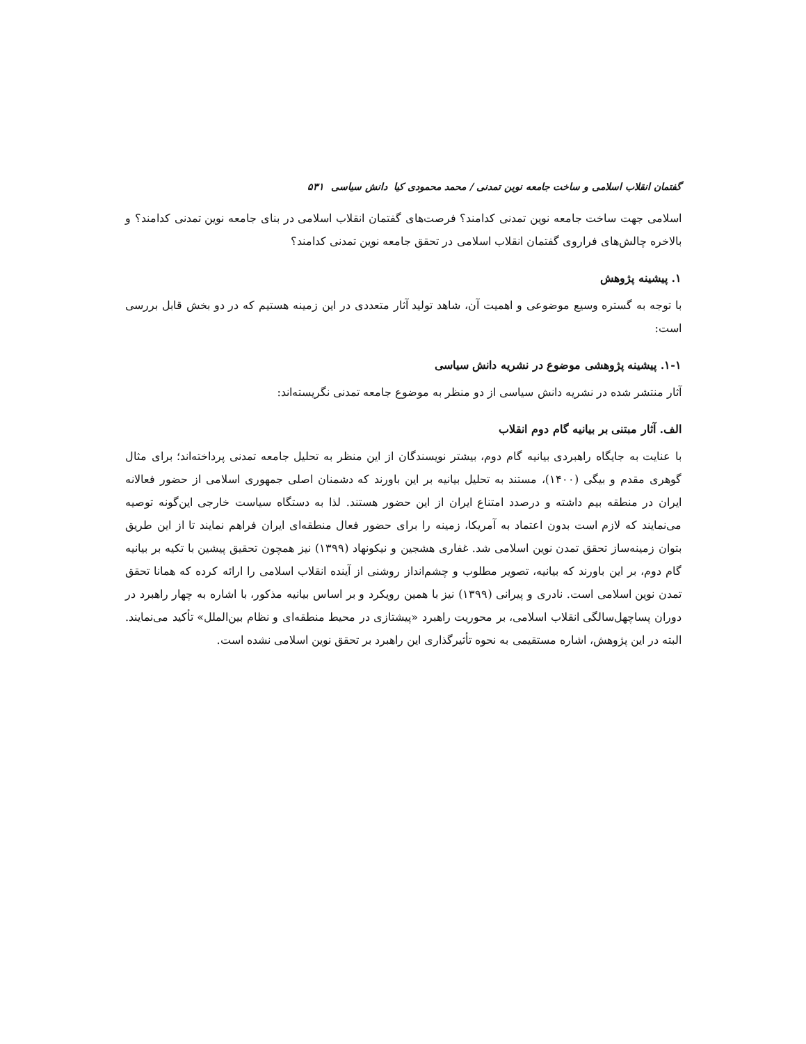گفتمان انقلاب اسلامی و ساخت جامعه نوین تمدنی / محمد محمودی کیا دانش سیاسی ۵۳۱
اسلامی جهت ساخت جامعه نوین تمدنی کدامند؟ فرصت‌های گفتمان انقلاب اسلامی در بنای جامعه نوین تمدنی کدامند؟ و بالاخره چالش‌های فراروی گفتمان انقلاب اسلامی در تحقق جامعه نوین تمدنی کدامند؟
۱. پیشینه پژوهش
با توجه به گستره وسیع موضوعی و اهمیت آن، شاهد تولید آثار متعددی در این زمینه هستیم که در دو بخش قابل بررسی است:
۱-۱. پیشینه پژوهشی موضوع در نشریه دانش سیاسی
آثار منتشر شده در نشریه دانش سیاسی از دو منظر به موضوع جامعه تمدنی نگریسته‌اند:
الف. آثار مبتنی بر بیانیه گام دوم انقلاب
با عنایت به جایگاه راهبردی بیانیه گام دوم، بیشتر نویسندگان از این منظر به تحلیل جامعه تمدنی پرداخته‌اند؛ برای مثال گوهری مقدم و بیگی (۱۴۰۰)، مستند به تحلیل بیانیه بر این باورند که دشمنان اصلی جمهوری اسلامی از حضور فعالانه ایران در منطقه بیم داشته و درصدد امتناع ایران از این حضور هستند. لذا به دستگاه سیاست خارجی این‌گونه توصیه می‌نمایند که لازم است بدون اعتماد به آمریکا، زمینه را برای حضور فعال منطقه‌ای ایران فراهم نمایند تا از این طریق بتوان زمینه‌ساز تحقق تمدن نوین اسلامی شد. غفاری هشجین و نیکونهاد (۱۳۹۹) نیز همچون تحقیق پیشین با تکیه بر بیانیه گام دوم، بر این باورند که بیانیه، تصویر مطلوب و چشم‌انداز روشنی از آینده انقلاب اسلامی را ارائه کرده که همانا تحقق تمدن نوین اسلامی است. نادری و پیرانی (۱۳۹۹) نیز با همین رویکرد و بر اساس بیانیه مذکور، با اشاره به چهار راهبرد در دوران پساچهل‌سالگی انقلاب اسلامی، بر محوریت راهبرد «پیشتازی در محیط منطقه‌ای و نظام بین‌الملل» تأکید می‌نمایند. البته در این پژوهش، اشاره مستقیمی به نحوه تأثیرگذاری این راهبرد بر تحقق نوین اسلامی نشده است.